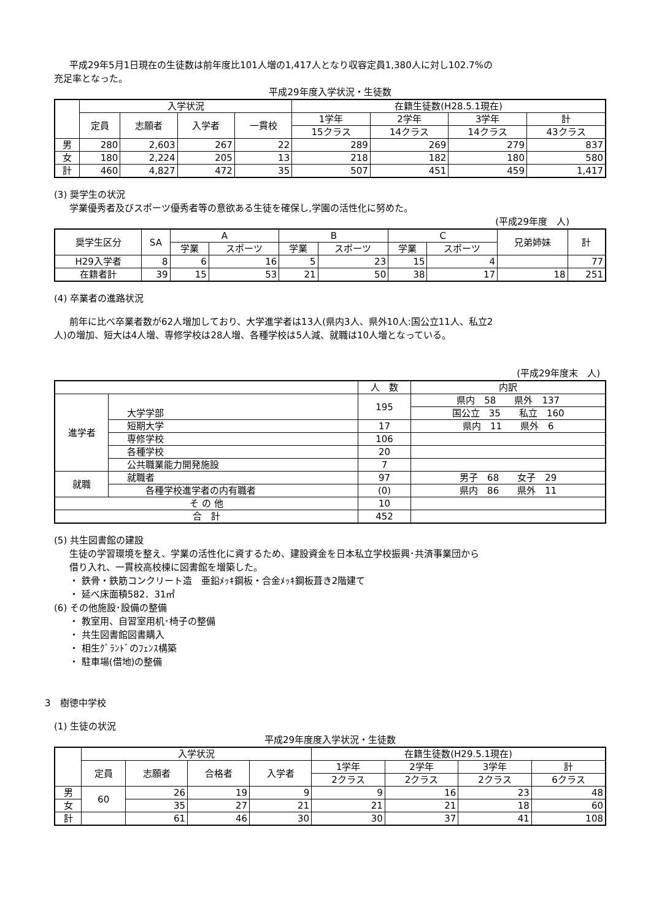平成29年5月1日現在の生徒数は前年度比101人増の1,417人となり収容定員1,380人に対し102.7%の
充足率となった。
平成29年度入学状況・生徒数
| | 入学状況 | | | | 在籍生徒数(H28.5.1現在) | | | |
| --- | --- | --- | --- | --- | --- | --- | --- | --- |
| | 定員 | 志願者 | 入学者 | 一貫校 | 1学年 | 2学年 | 3学年 | 計 |
| | | | | | 15クラス | 14クラス | 14クラス | 43クラス |
| 男 | 280 | 2,603 | 267 | 22 | 289 | 269 | 279 | 837 |
| 女 | 180 | 2,224 | 205 | 13 | 218 | 182 | 180 | 580 |
| 計 | 460 | 4,827 | 472 | 35 | 507 | 451 | 459 | 1,417 |
(3) 奨学生の状況
学業優秀者及びスポーツ優秀者等の意欲ある生徒を確保し,学園の活性化に努めた。
(平成29年度　人)
| 奨学生区分 | SA | A | | B | | C | | 兄弟姉妹 | 計 |
| --- | --- | --- | --- | --- | --- | --- | --- | --- | --- |
| | | 学業 | スポーツ | 学業 | スポーツ | 学業 | スポーツ | | |
| H29入学者 | 8 | 6 | 16 | 5 | 23 | 15 | 4 | | 77 |
| 在籍者計 | 39 | 15 | 53 | 21 | 50 | 38 | 17 | 18 | 251 |
(4) 卒業者の進路状況
前年に比べ卒業者数が62人増加しており、大学進学者は13人(県内3人、県外10人:国公立11人、私立2
人)の増加、短大は4人増、専修学校は28人増、各種学校は5人減、就職は10人増となっている。
(平成29年度末　人)
| | | 人 数 | 内訳 |
| --- | --- | --- | --- |
| 進学者 | 大学学部 | 195 | 県内 58 県外 137 |
| | | | 国公立 35 私立 160 |
| | 短期大学 | 17 | 県内 11 県外 6 |
| | 専修学校 | 106 | |
| | 各種学校 | 20 | |
| | 公共職業能力開発施設 | 7 | |
| 就職 | 就職者 | 97 | 男子 68 女子 29 |
| | 各種学校進学者の内有職者 | (0) | 県内 86 県外 11 |
| そ の 他 | | 10 | |
| 合 計 | | 452 | |
(5) 共生図書館の建設
生徒の学習環境を整え、学業の活性化に資するため、建設資金を日本私立学校振興･共済事業団から
借り入れ、一貫校高校棟に図書館を増築した。
・ 鉄骨・鉄筋コンクリート造　亜鉛ﾒｯｷ鋼板・合金ﾒｯｷ鋼板葺き2階建て
・ 延べ床面積582．31㎡
(6) その他施設･設備の整備
・ 教室用、自習室用机･椅子の整備
・ 共生図書館図書購入
・ 相生ｸﾞﾗﾝﾄﾞのﾌｪﾝｽ構築
・ 駐車場(借地)の整備
3　樹徳中学校
(1) 生徒の状況
平成29年度度入学状況・生徒数
| | 入学状況 | | | | 在籍生徒数(H29.5.1現在) | | | |
| --- | --- | --- | --- | --- | --- | --- | --- | --- |
| | 定員 | 志願者 | 合格者 | 入学者 | 1学年 | 2学年 | 3学年 | 計 |
| | | | | | 2クラス | 2クラス | 2クラス | 6クラス |
| 男 | 60 | 26 | 19 | 9 | 9 | 16 | 23 | 48 |
| 女 | | 35 | 27 | 21 | 21 | 21 | 18 | 60 |
| 計 | | 61 | 46 | 30 | 30 | 37 | 41 | 108 |